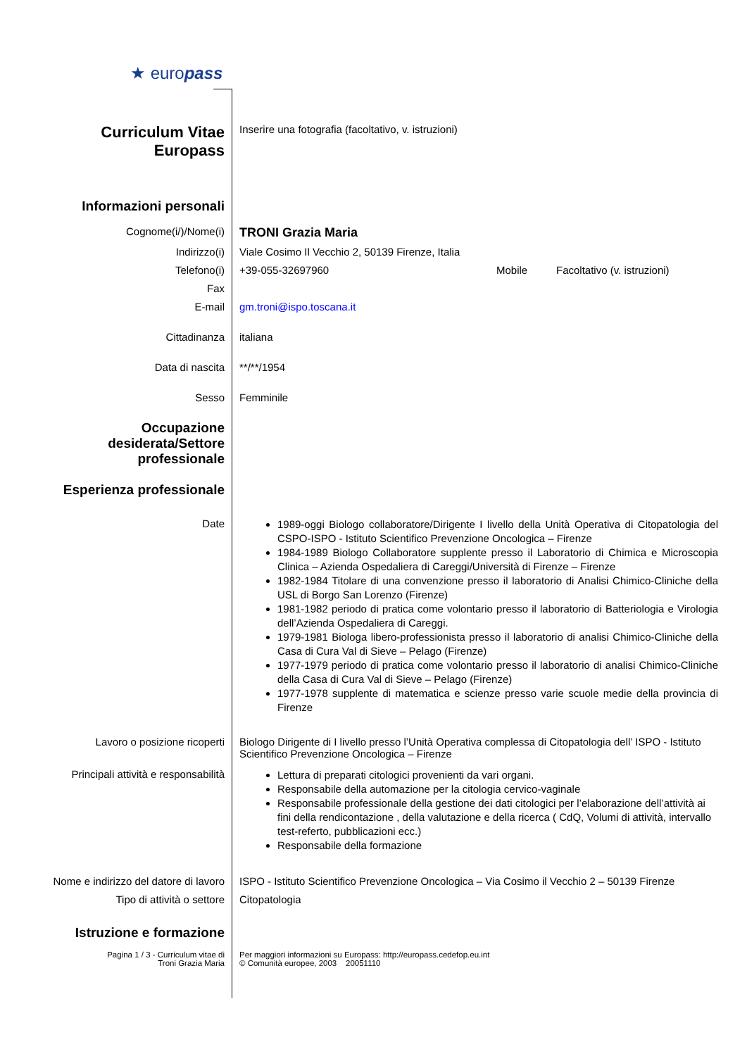★ europass
Curriculum Vitae
Europass
Inserire una fotografia (facoltativo, v. istruzioni)
Informazioni personali
Cognome(i/)/Nome(i)
TRONI Grazia Maria
Indirizzo(i) Viale Cosimo Il Vecchio 2, 50139 Firenze, Italia
Telefono(i) +39-055-32697960 Mobile Facoltativo (v. istruzioni)
Fax
E-mail gm.troni@ispo.toscana.it
Cittadinanza italiana
Data di nascita **/**/1954
Sesso Femminile
Occupazione desiderata/Settore professionale
Esperienza professionale
Date
1989-oggi Biologo collaboratore/Dirigente I livello della Unità Operativa di Citopatologia del CSPO-ISPO - Istituto Scientifico Prevenzione Oncologica – Firenze
1984-1989 Biologo Collaboratore supplente presso il Laboratorio di Chimica e Microscopia Clinica – Azienda Ospedaliera di Careggi/Università di Firenze – Firenze
1982-1984 Titolare di una convenzione presso il laboratorio di Analisi Chimico-Cliniche della USL di Borgo San Lorenzo (Firenze)
1981-1982 periodo di pratica come volontario presso il laboratorio di Batteriologia e Virologia dell’Azienda Ospedaliera di Careggi.
1979-1981 Biologa libero-professionista presso il laboratorio di analisi Chimico-Cliniche della Casa di Cura Val di Sieve – Pelago (Firenze)
1977-1979 periodo di pratica come volontario presso il laboratorio di analisi Chimico-Cliniche della Casa di Cura Val di Sieve – Pelago (Firenze)
1977-1978 supplente di matematica e scienze presso varie scuole medie della provincia di Firenze
Lavoro o posizione ricoperti Biologo Dirigente di I livello presso l’Unità Operativa complessa di Citopatologia dell’ ISPO - Istituto Scientifico Prevenzione Oncologica – Firenze
Principali attività e responsabilità
Lettura di preparati citologici provenienti da vari organi.
Responsabile della automazione per la citologia cervico-vaginale
Responsabile professionale della gestione dei dati citologici per l’elaborazione dell’attività ai fini della rendicontazione , della valutazione e della ricerca ( CdQ, Volumi di attività, intervallo test-referto, pubblicazioni ecc.)
Responsabile della formazione
Nome e indirizzo del datore di lavoro
ISPO - Istituto Scientifico Prevenzione Oncologica – Via Cosimo il Vecchio 2 – 50139 Firenze
Tipo di attività o settore Citopatologia
Istruzione e formazione
Pagina 1 / 3 - Curriculum vitae di
Troni Grazia Maria
Per maggiori informazioni su Europass: http://europass.cedefop.eu.int
© Comunità europee, 2003 20051110